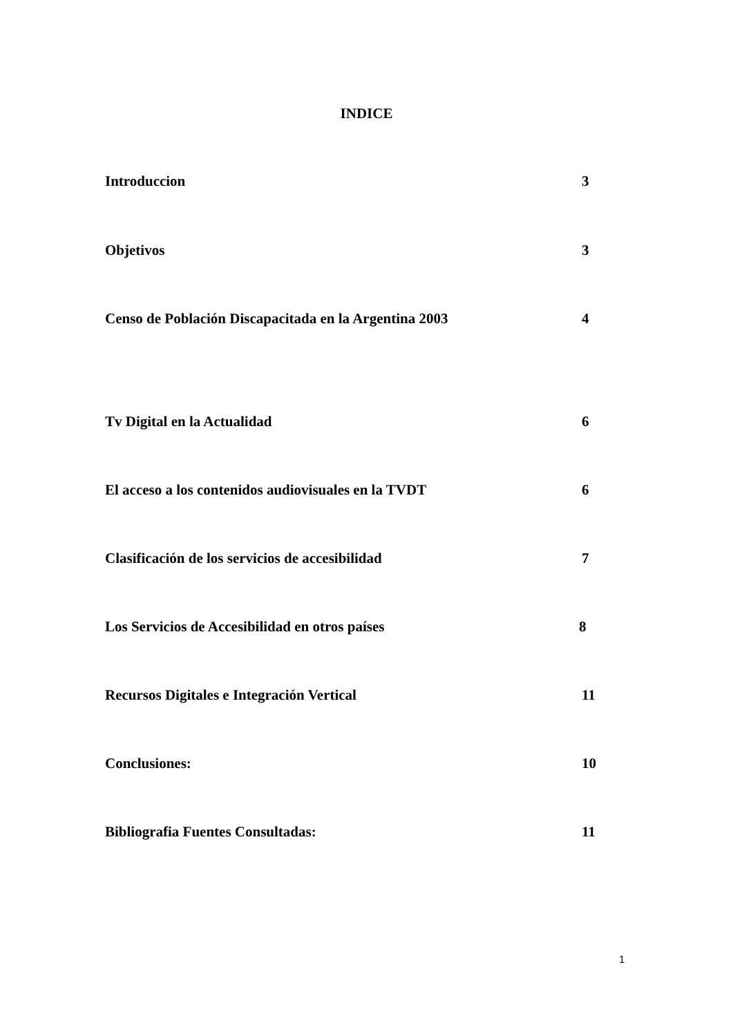INDICE
Introduccion 3
Objetivos 3
Censo de Población Discapacitada en la Argentina 2003 4
Tv Digital en la Actualidad 6
El acceso a los contenidos audiovisuales en la TVDT 6
Clasificación de los servicios de accesibilidad 7
Los Servicios de Accesibilidad en otros países 8
Recursos Digitales e Integración Vertical 11
Conclusiones: 10
Bibliografia Fuentes Consultadas: 11
1